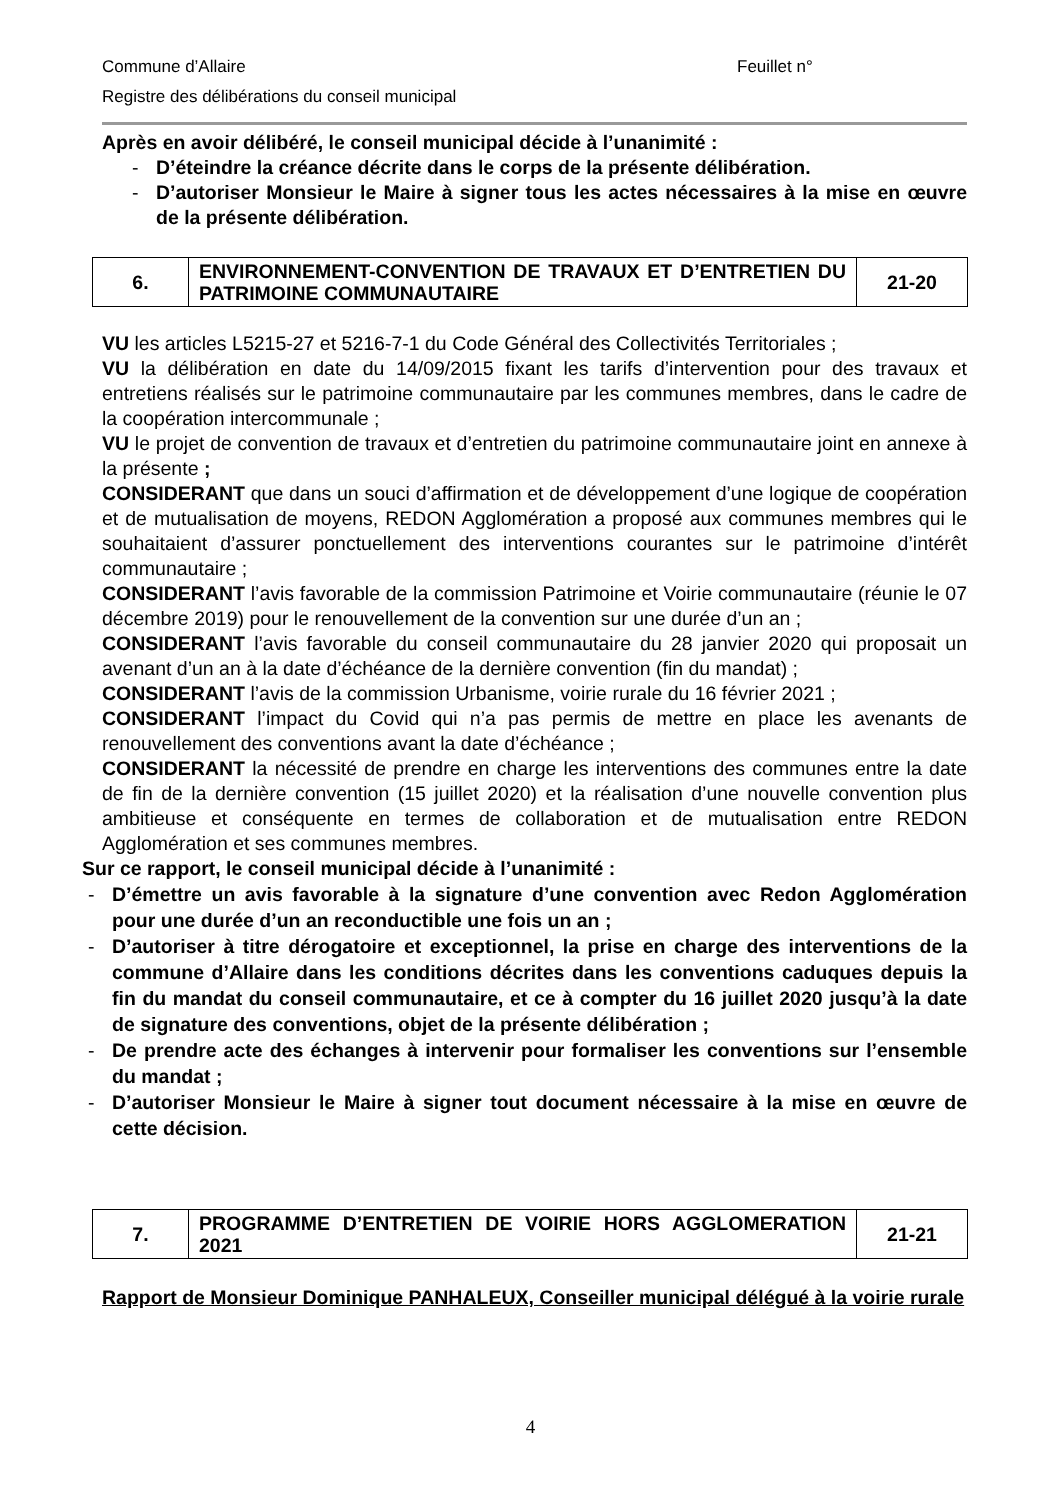Commune d’Allaire Feuillet n°
Registre des délibérations du conseil municipal
Après en avoir délibéré, le conseil municipal décide à l’unanimité :
- D’éteindre la créance décrite dans le corps de la présente délibération.
- D’autoriser Monsieur le Maire à signer tous les actes nécessaires à la mise en œuvre de la présente délibération.
| 6. | ENVIRONNEMENT-CONVENTION DE TRAVAUX ET D’ENTRETIEN DU PATRIMOINE COMMUNAUTAIRE | 21-20 |
VU les articles L5215-27 et 5216-7-1 du Code Général des Collectivités Territoriales ;
VU la délibération en date du 14/09/2015 fixant les tarifs d’intervention pour des travaux et entretiens réalisés sur le patrimoine communautaire par les communes membres, dans le cadre de la coopération intercommunale ;
VU le projet de convention de travaux et d’entretien du patrimoine communautaire joint en annexe à la présente ;
CONSIDERANT que dans un souci d’affirmation et de développement d’une logique de coopération et de mutualisation de moyens, REDON Agglomération a proposé aux communes membres qui le souhaitaient d’assurer ponctuellement des interventions courantes sur le patrimoine d’intérêt communautaire ;
CONSIDERANT l’avis favorable de la commission Patrimoine et Voirie communautaire (réunie le 07 décembre 2019) pour le renouvellement de la convention sur une durée d’un an ;
CONSIDERANT l’avis favorable du conseil communautaire du 28 janvier 2020 qui proposait un avenant d’un an à la date d’échéance de la dernière convention (fin du mandat) ;
CONSIDERANT l’avis de la commission Urbanisme, voirie rurale du 16 février 2021 ;
CONSIDERANT l’impact du Covid qui n’a pas permis de mettre en place les avenants de renouvellement des conventions avant la date d’échéance ;
CONSIDERANT la nécessité de prendre en charge les interventions des communes entre la date de fin de la dernière convention (15 juillet 2020) et la réalisation d’une nouvelle convention plus ambitieuse et conséquente en termes de collaboration et de mutualisation entre REDON Agglomération et ses communes membres.
Sur ce rapport, le conseil municipal décide à l’unanimité :
- D’émettre un avis favorable à la signature d’une convention avec Redon Agglomération pour une durée d’un an reconductible une fois un an ;
- D’autoriser à titre dérogatoire et exceptionnel, la prise en charge des interventions de la commune d’Allaire dans les conditions décrites dans les conventions caduques depuis la fin du mandat du conseil communautaire, et ce à compter du 16 juillet 2020 jusqu’à la date de signature des conventions, objet de la présente délibération ;
- De prendre acte des échanges à intervenir pour formaliser les conventions sur l’ensemble du mandat ;
- D’autoriser Monsieur le Maire à signer tout document nécessaire à la mise en œuvre de cette décision.
| 7. | PROGRAMME D’ENTRETIEN DE VOIRIE HORS AGGLOMERATION 2021 | 21-21 |
Rapport de Monsieur Dominique PANHALEUX, Conseiller municipal délégué à la voirie rurale
4